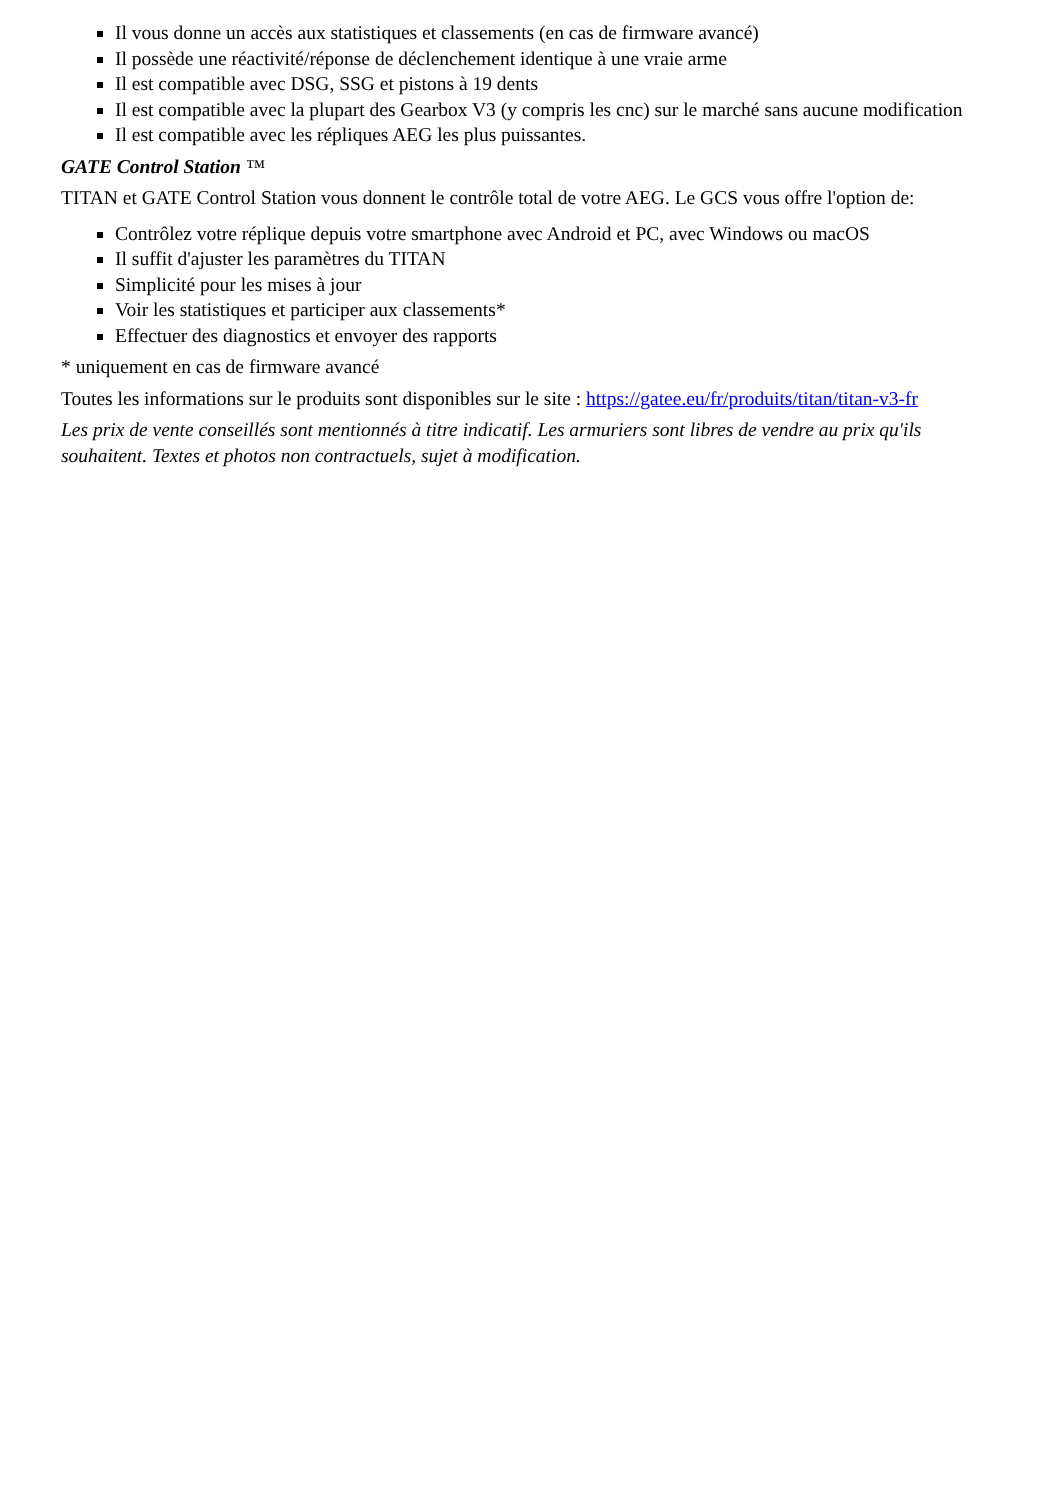Il vous donne un accès aux statistiques et classements (en cas de firmware avancé)
Il possède une réactivité/réponse de déclenchement identique à une vraie arme
Il est compatible avec DSG, SSG et pistons à 19 dents
Il est compatible avec la plupart des Gearbox V3 (y compris les cnc) sur le marché sans aucune modification
Il est compatible avec les répliques AEG les plus puissantes.
GATE Control Station ™
TITAN et GATE Control Station vous donnent le contrôle total de votre AEG. Le GCS vous offre l'option de:
Contrôlez votre réplique depuis votre smartphone avec Android et PC, avec Windows ou macOS
Il suffit d'ajuster les paramètres du TITAN
Simplicité pour les mises à jour
Voir les statistiques et participer aux classements*
Effectuer des diagnostics et envoyer des rapports
* uniquement en cas de firmware avancé
Toutes les informations sur le produits sont disponibles sur le site : https://gatee.eu/fr/produits/titan/titan-v3-fr
Les prix de vente conseillés sont mentionnés à titre indicatif. Les armuriers sont libres de vendre au prix qu'ils souhaitent. Textes et photos non contractuels, sujet à modification.